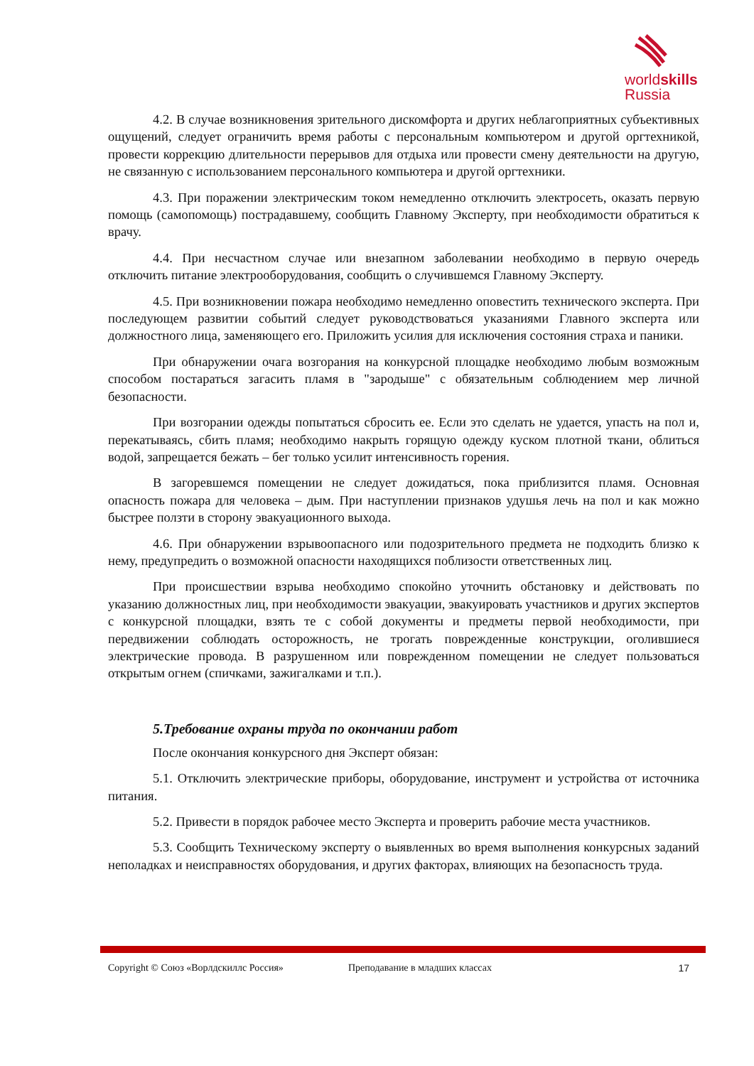worldskills
Russia
4.2. В случае возникновения зрительного дискомфорта и других неблагоприятных субъективных ощущений, следует ограничить время работы с персональным компьютером и другой оргтехникой, провести коррекцию длительности перерывов для отдыха или провести смену деятельности на другую, не связанную с использованием персонального компьютера и другой оргтехники.
4.3. При поражении электрическим током немедленно отключить электросеть, оказать первую помощь (самопомощь) пострадавшему, сообщить Главному Эксперту, при необходимости обратиться к врачу.
4.4. При несчастном случае или внезапном заболевании необходимо в первую очередь отключить питание электрооборудования, сообщить о случившемся Главному Эксперту.
4.5. При возникновении пожара необходимо немедленно оповестить технического эксперта. При последующем развитии событий следует руководствоваться указаниями Главного эксперта или должностного лица, заменяющего его. Приложить усилия для исключения состояния страха и паники.
При обнаружении очага возгорания на конкурсной площадке необходимо любым возможным способом постараться загасить пламя в "зародыше" с обязательным соблюдением мер личной безопасности.
При возгорании одежды попытаться сбросить ее. Если это сделать не удается, упасть на пол и, перекатываясь, сбить пламя; необходимо накрыть горящую одежду куском плотной ткани, облиться водой, запрещается бежать – бег только усилит интенсивность горения.
В загоревшемся помещении не следует дожидаться, пока приблизится пламя. Основная опасность пожара для человека – дым. При наступлении признаков удушья лечь на пол и как можно быстрее ползти в сторону эвакуационного выхода.
4.6. При обнаружении взрывоопасного или подозрительного предмета не подходить близко к нему, предупредить о возможной опасности находящихся поблизости ответственных лиц.
При происшествии взрыва необходимо спокойно уточнить обстановку и действовать по указанию должностных лиц, при необходимости эвакуации, эвакуировать участников и других экспертов с конкурсной площадки, взять те с собой документы и предметы первой необходимости, при передвижении соблюдать осторожность, не трогать поврежденные конструкции, оголившиеся электрические провода. В разрушенном или поврежденном помещении не следует пользоваться открытым огнем (спичками, зажигалками и т.п.).
5.Требование охраны труда по окончании работ
После окончания конкурсного дня Эксперт обязан:
5.1. Отключить электрические приборы, оборудование, инструмент и устройства от источника питания.
5.2. Привести в порядок рабочее место Эксперта и проверить рабочие места участников.
5.3. Сообщить Техническому эксперту о выявленных во время выполнения конкурсных заданий неполадках и неисправностях оборудования, и других факторах, влияющих на безопасность труда.
Copyright © Союз «Ворлдскиллс Россия» Преподавание в младших классах 17